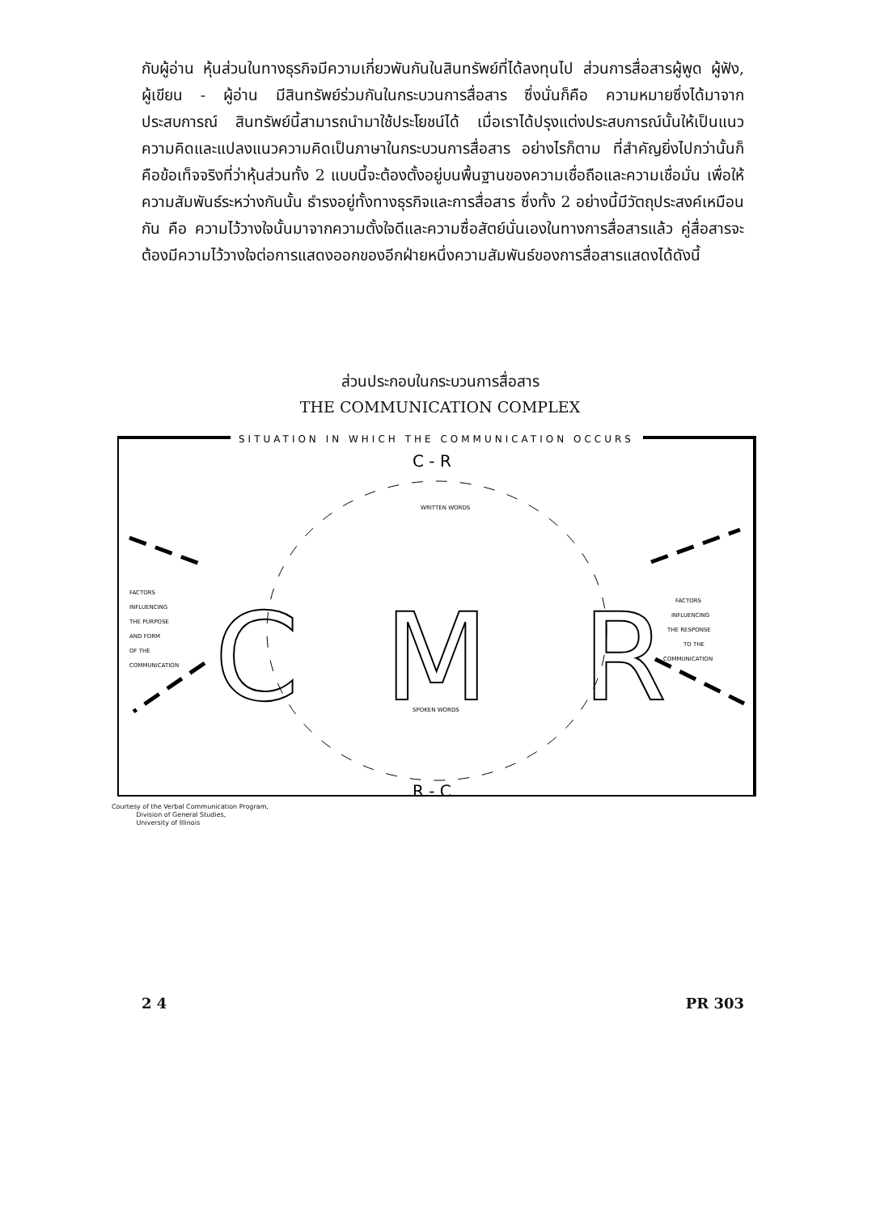กับผู้อ่าน หุ้นส่วนในทางธุรกิจมีความเกี่ยวพันกันในสินทรัพย์ที่ได้ลงทุนไป ส่วนการสื่อสารผู้พูด ผู้ฟัง, ผู้เขียน - ผู้อ่าน มีสินทรัพย์ร่วมกันในกระบวนการสื่อสาร ซึ่งนั่นก็คือ ความหมายซึ่งได้มาจากประสบการณ์ สินทรัพย์นี้สามารถนำมาใช้ประโยชน์ได้ เมื่อเราได้ปรุงแต่งประสบการณ์นั้นให้เป็นแนวความคิดและแปลงแนวความคิดเป็นภาษาในกระบวนการสื่อสาร อย่างไรก็ตาม ที่สำคัญยิ่งไปกว่านั้นก็คือข้อเท็จจริงที่ว่าหุ้นส่วนทั้ง 2 แบบนี้จะต้องตั้งอยู่บนพื้นฐานของความเชื่อถือและความเชื่อมั่น เพื่อให้ความสัมพันธ์ระหว่างกันนั้น ธำรงอยู่ทั้งทางธุรกิจและการสื่อสาร ซึ่งทั้ง 2 อย่างนี้มีวัตถุประสงค์เหมือนกัน คือ ความไว้วางใจนั้นมาจากความตั้งใจดีและความซื่อสัตย์นั่นเองในทางการสื่อสารแล้ว คู่สื่อสารจะต้องมีความไว้วางใจต่อการแสดงออกของอีกฝ่ายหนึ่งความสัมพันธ์ของการสื่อสารแสดงได้ดังนี้
ส่วนประกอบในกระบวนการสื่อสาร
THE COMMUNICATION COMPLEX
SITUATION IN WHICH THE COMMUNICATION OCCURS
C - R
R - C
C
M
R
FACTORS
INFLUENCING
THE PURPOSE
AND FORM
OF THE
COMMUNICATION
FACTORS
INFLUENCING
THE RESPONSE
TO THE
COMMUNICATION
WRITTEN WORDS
SPOKEN WORDS
Courtesy of the Verbal Communication Program,
Division of General Studies,
University of Illinois
2 4 PR 303